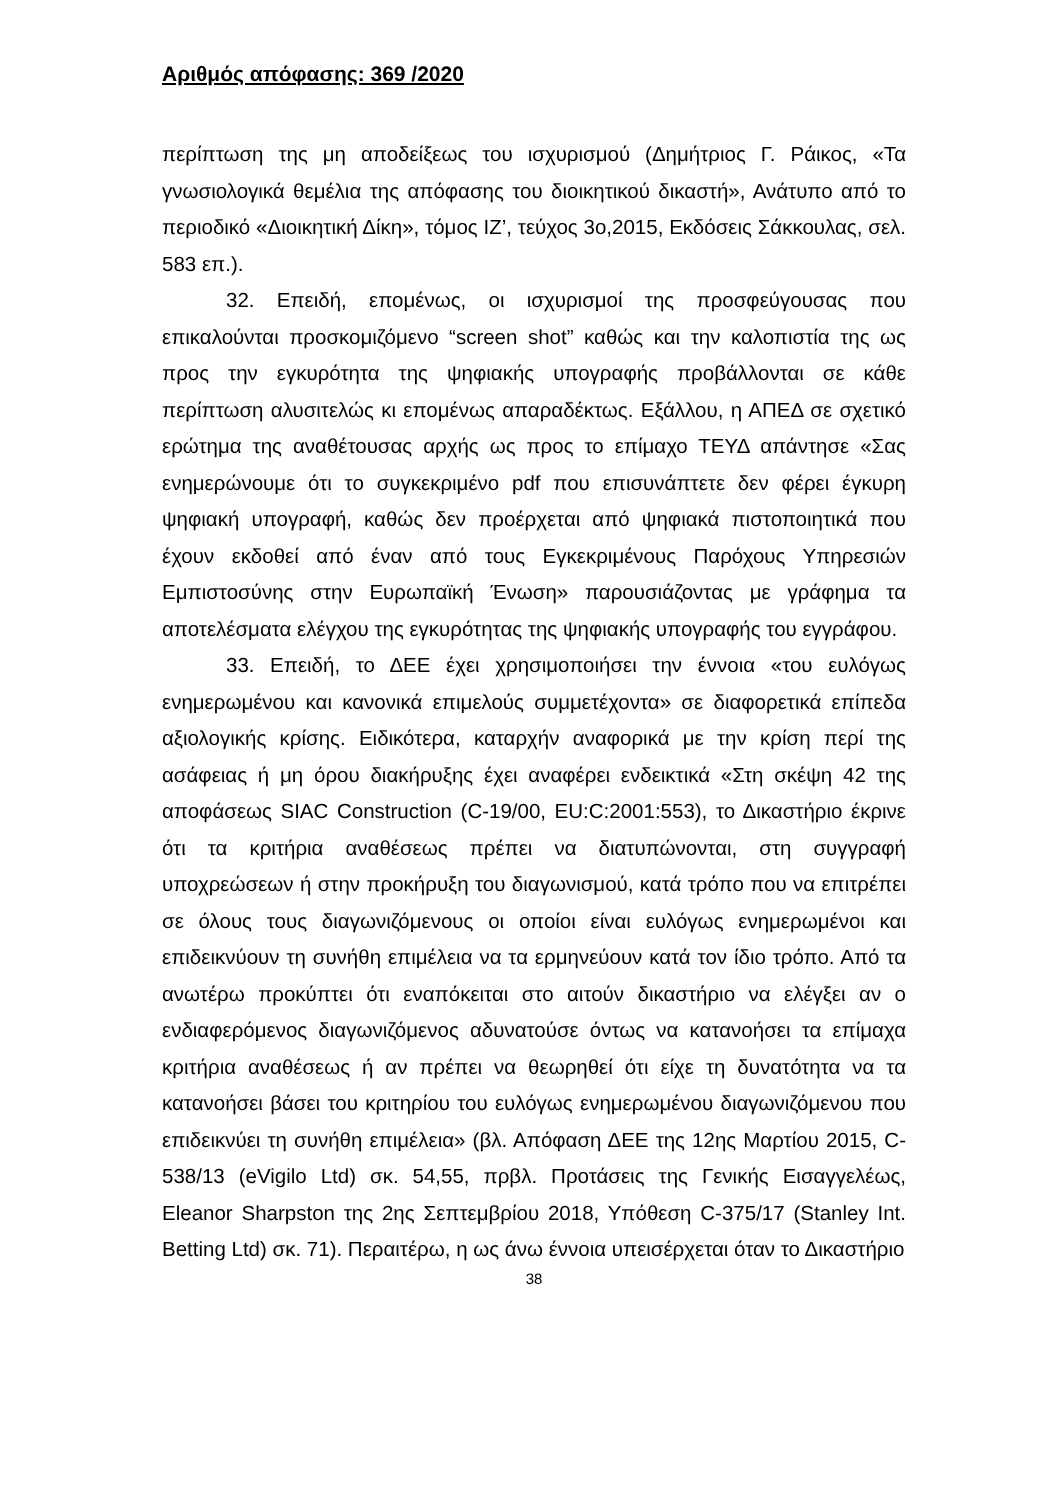Αριθμός απόφασης: 369 /2020
περίπτωση της μη αποδείξεως του ισχυρισμού (Δημήτριος Γ. Ράικος, «Τα γνωσιολογικά θεμέλια της απόφασης του διοικητικού δικαστή», Ανάτυπο από το περιοδικό «Διοικητική Δίκη», τόμος ΙΖ’, τεύχος 3ο,2015, Εκδόσεις Σάκκουλας, σελ. 583 επ.).
32. Επειδή, επομένως, οι ισχυρισμοί της προσφεύγουσας που επικαλούνται προσκομιζόμενο “screen shot” καθώς και την καλοπιστία της ως προς την εγκυρότητα της ψηφιακής υπογραφής προβάλλονται σε κάθε περίπτωση αλυσιτελώς κι επομένως απαραδέκτως. Εξάλλου, η ΑΠΕΔ σε σχετικό ερώτημα της αναθέτουσας αρχής ως προς το επίμαχο ΤΕΥΔ απάντησε «Σας ενημερώνουμε ότι το συγκεκριμένο pdf που επισυνάπτετε δεν φέρει έγκυρη ψηφιακή υπογραφή, καθώς δεν προέρχεται από ψηφιακά πιστοποιητικά που έχουν εκδοθεί από έναν από τους Εγκεκριμένους Παρόχους Υπηρεσιών Εμπιστοσύνης στην Ευρωπαϊκή Ένωση» παρουσιάζοντας με γράφημα τα αποτελέσματα ελέγχου της εγκυρότητας της ψηφιακής υπογραφής του εγγράφου.
33. Επειδή, το ΔΕΕ έχει χρησιμοποιήσει την έννοια «του ευλόγως ενημερωμένου και κανονικά επιμελούς συμμετέχοντα» σε διαφορετικά επίπεδα αξιολογικής κρίσης. Ειδικότερα, καταρχήν αναφορικά με την κρίση περί της ασάφειας ή μη όρου διακήρυξης έχει αναφέρει ενδεικτικά «Στη σκέψη 42 της αποφάσεως SIAC Construction (C-19/00, EU:C:2001:553), το Δικαστήριο έκρινε ότι τα κριτήρια αναθέσεως πρέπει να διατυπώνονται, στη συγγραφή υποχρεώσεων ή στην προκήρυξη του διαγωνισμού, κατά τρόπο που να επιτρέπει σε όλους τους διαγωνιζόμενους οι οποίοι είναι ευλόγως ενημερωμένοι και επιδεικνύουν τη συνήθη επιμέλεια να τα ερμηνεύουν κατά τον ίδιο τρόπο. Από τα ανωτέρω προκύπτει ότι εναπόκειται στο αιτούν δικαστήριο να ελέγξει αν ο ενδιαφερόμενος διαγωνιζόμενος αδυνατούσε όντως να κατανοήσει τα επίμαχα κριτήρια αναθέσεως ή αν πρέπει να θεωρηθεί ότι είχε τη δυνατότητα να τα κατανοήσει βάσει του κριτηρίου του ευλόγως ενημερωμένου διαγωνιζόμενου που επιδεικνύει τη συνήθη επιμέλεια» (βλ. Απόφαση ΔΕΕ της 12ης Μαρτίου 2015, C-538/13 (eVigilo Ltd) σκ. 54,55, πρβλ. Προτάσεις της Γενικής Εισαγγελέως, Eleanor Sharpston της 2ης Σεπτεμβρίου 2018, Υπόθεση C-375/17 (Stanley Int. Betting Ltd) σκ. 71). Περαιτέρω, η ως άνω έννοια υπεισέρχεται όταν το Δικαστήριο
38